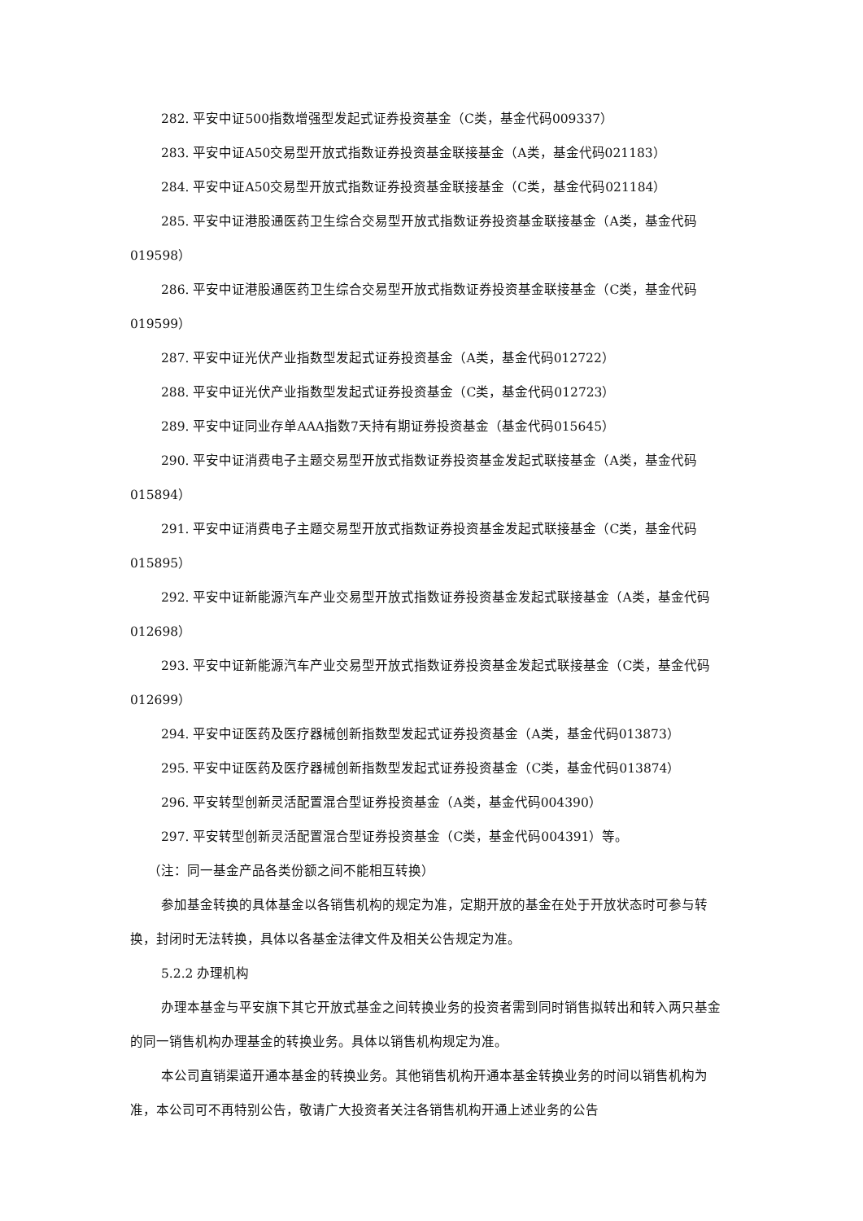282. 平安中证500指数增强型发起式证券投资基金（C类，基金代码009337）
283. 平安中证A50交易型开放式指数证券投资基金联接基金（A类，基金代码021183）
284. 平安中证A50交易型开放式指数证券投资基金联接基金（C类，基金代码021184）
285. 平安中证港股通医药卫生综合交易型开放式指数证券投资基金联接基金（A类，基金代码019598）
286. 平安中证港股通医药卫生综合交易型开放式指数证券投资基金联接基金（C类，基金代码019599）
287. 平安中证光伏产业指数型发起式证券投资基金（A类，基金代码012722）
288. 平安中证光伏产业指数型发起式证券投资基金（C类，基金代码012723）
289. 平安中证同业存单AAA指数7天持有期证券投资基金（基金代码015645）
290. 平安中证消费电子主题交易型开放式指数证券投资基金发起式联接基金（A类，基金代码015894）
291. 平安中证消费电子主题交易型开放式指数证券投资基金发起式联接基金（C类，基金代码015895）
292. 平安中证新能源汽车产业交易型开放式指数证券投资基金发起式联接基金（A类，基金代码012698）
293. 平安中证新能源汽车产业交易型开放式指数证券投资基金发起式联接基金（C类，基金代码012699）
294. 平安中证医药及医疗器械创新指数型发起式证券投资基金（A类，基金代码013873）
295. 平安中证医药及医疗器械创新指数型发起式证券投资基金（C类，基金代码013874）
296. 平安转型创新灵活配置混合型证券投资基金（A类，基金代码004390）
297. 平安转型创新灵活配置混合型证券投资基金（C类，基金代码004391）等。
（注：同一基金产品各类份额之间不能相互转换）
参加基金转换的具体基金以各销售机构的规定为准，定期开放的基金在处于开放状态时可参与转换，封闭时无法转换，具体以各基金法律文件及相关公告规定为准。
5.2.2 办理机构
办理本基金与平安旗下其它开放式基金之间转换业务的投资者需到同时销售拟转出和转入两只基金的同一销售机构办理基金的转换业务。具体以销售机构规定为准。
本公司直销渠道开通本基金的转换业务。其他销售机构开通本基金转换业务的时间以销售机构为准，本公司可不再特别公告，敬请广大投资者关注各销售机构开通上述业务的公告